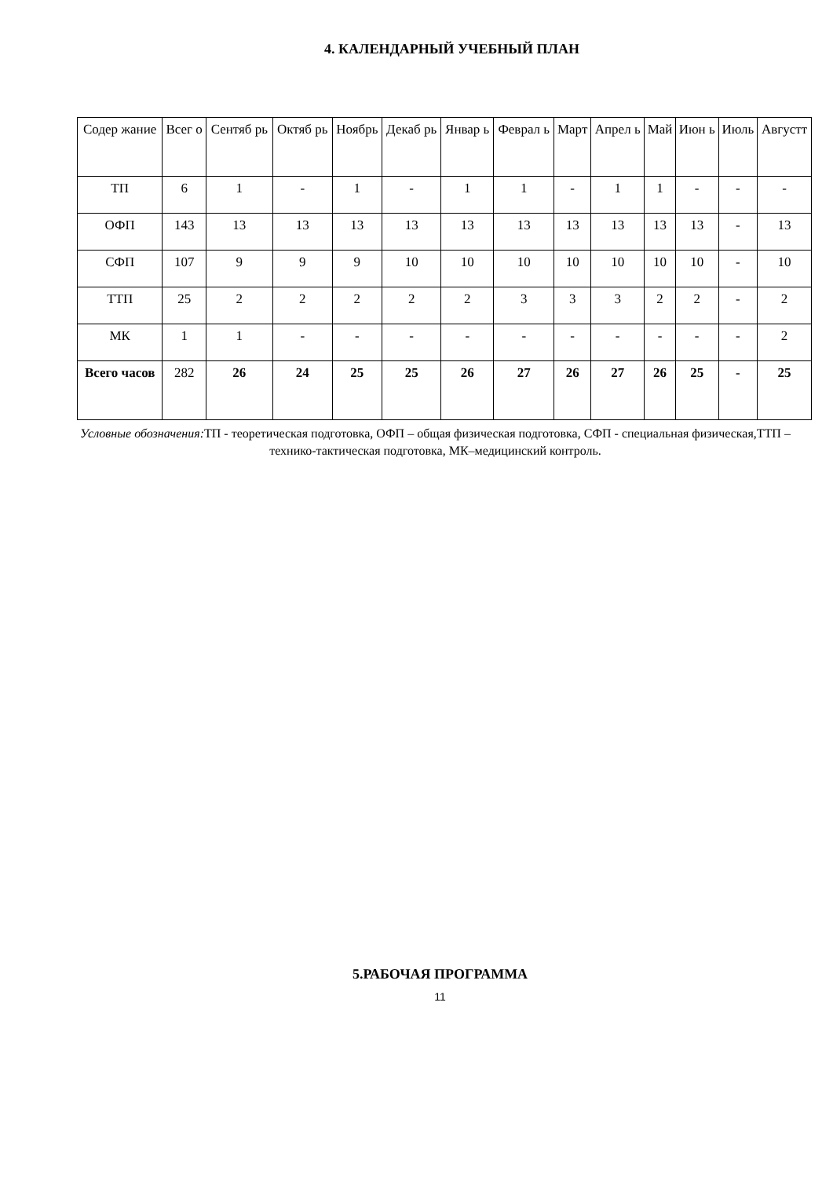4. КАЛЕНДАРНЫЙ УЧЕБНЫЙ ПЛАН
| Содер жание | Всег о | Сентяб рь | Октяб рь | Ноябрь | Декаб рь | Январ ь | Феврал ь | Март | Апрел ь | Май | Июн ь | Июль | Августт |
| --- | --- | --- | --- | --- | --- | --- | --- | --- | --- | --- | --- | --- | --- |
| ТП | 6 | 1 | - | 1 | - | 1 | 1 | - | 1 | 1 | - | - | - |
| ОФП | 143 | 13 | 13 | 13 | 13 | 13 | 13 | 13 | 13 | 13 | 13 | - | 13 |
| СФП | 107 | 9 | 9 | 9 | 10 | 10 | 10 | 10 | 10 | 10 | 10 | - | 10 |
| ТТП | 25 | 2 | 2 | 2 | 2 | 2 | 3 | 3 | 3 | 2 | 2 | - | 2 |
| МК | 1 | 1 | - | - | - | - | - | - | - | - | - | - | 2 |
| Всего часов | 282 | 26 | 24 | 25 | 25 | 26 | 27 | 26 | 27 | 26 | 25 | - | 25 |
Условные обозначения: ТП - теоретическая подготовка, ОФП – общая физическая подготовка, СФП - специальная физическая,ТТП –технико-тактическая подготовка, МК–медицинский контроль.
5.РАБОЧАЯ ПРОГРАММА
11